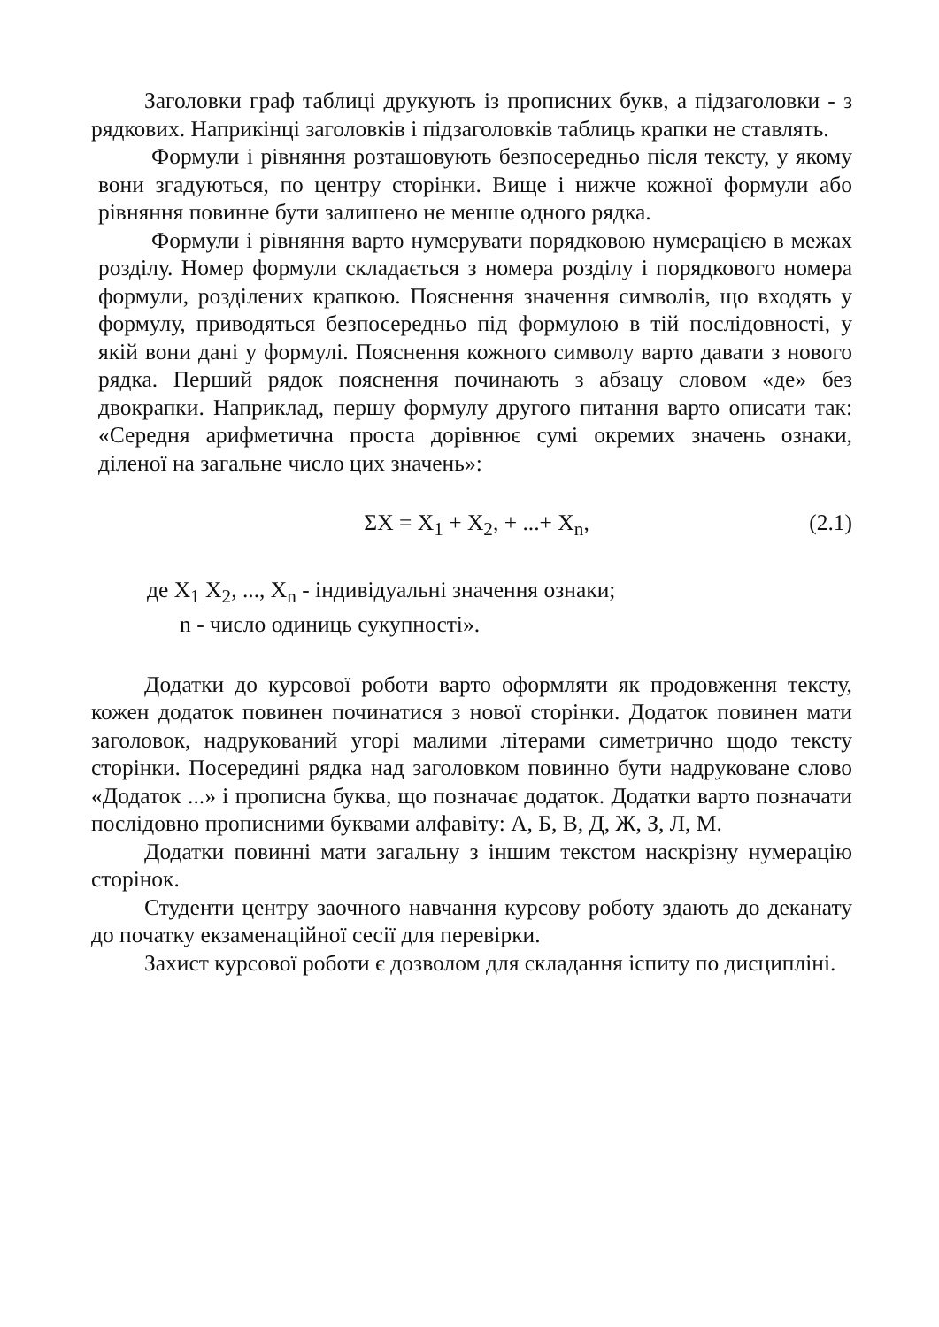Заголовки граф таблиці друкують із прописних букв, а підзаголовки - з рядкових. Наприкінці заголовків і підзаголовків таблиць крапки не ставлять.
Формули і рівняння розташовують безпосередньо після тексту, у якому вони згадуються, по центру сторінки. Вище і нижче кожної формули або рівняння повинне бути залишено не менше одного рядка.
Формули і рівняння варто нумерувати порядковою нумерацією в межах розділу. Номер формули складається з номера розділу і порядкового номера формули, розділених крапкою. Пояснення значення символів, що входять у формулу, приводяться безпосередньо під формулою в тій послідовності, у якій вони дані у формулі. Пояснення кожного символу варто давати з нового рядка. Перший рядок пояснення починають з абзацу словом «де» без двокрапки. Наприклад, першу формулу другого питання варто описати так: «Середня арифметична проста дорівнює сумі окремих значень ознаки, діленої на загальне число цих значень»:
ΣX = X<sub>1</sub> + X<sub>2</sub>, + ...+ X<sub>n</sub>, (2.1)
де X<sub>1</sub> X<sub>2</sub>, ..., X<sub>n</sub> - індивідуальні значення ознаки;
n - число одиниць сукупності».
Додатки до курсової роботи варто оформляти як продовження тексту, кожен додаток повинен починатися з нової сторінки. Додаток повинен мати заголовок, надрукований угорі малими літерами симетрично щодо тексту сторінки. Посередині рядка над заголовком повинно бути надруковане слово «Додаток ...» і прописна буква, що позначає додаток. Додатки варто позначати послідовно прописними буквами алфавіту: А, Б, В, Д, Ж, З, Л, М.
Додатки повинні мати загальну з іншим текстом наскрізну нумерацію сторінок.
Студенти центру заочного навчання курсову роботу здають до деканату до початку екзаменаційної сесії для перевірки.
Захист курсової роботи є дозволом для складання іспиту по дисципліні.